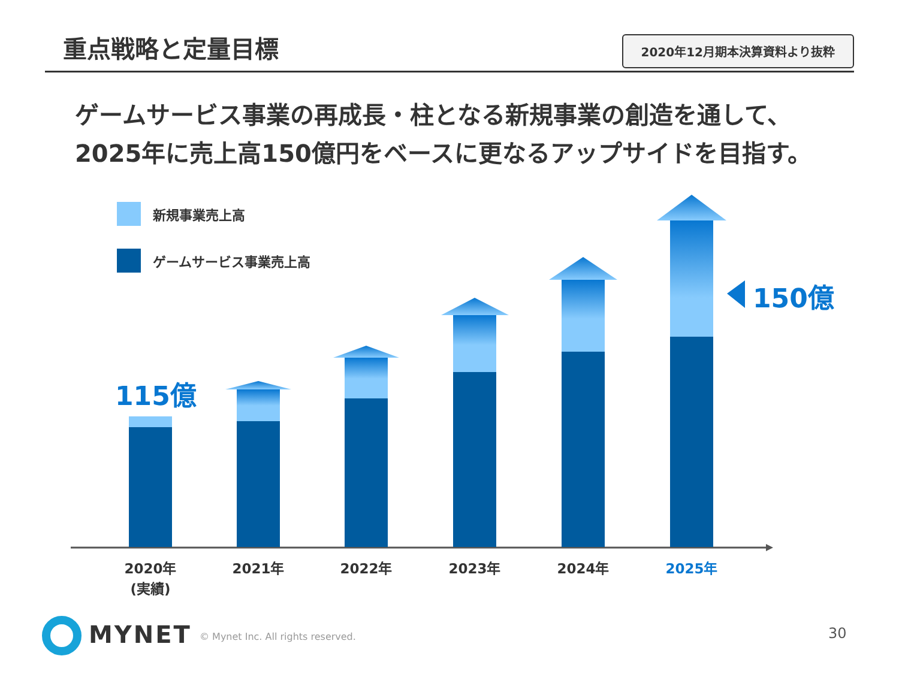重点戦略と定量目標
2020年12月期本決算資料より抜粋
ゲームサービス事業の再成長・柱となる新規事業の創造を通して、
2025年に売上高150億円をベースに更なるアップサイドを目指す。
新規事業売上高
ゲームサービス事業売上高
115億
150億
2020年
(実績)
2021年 2022年 2023年 2024年 2025年
MYNET
© Mynet Inc. All rights reserved.
30